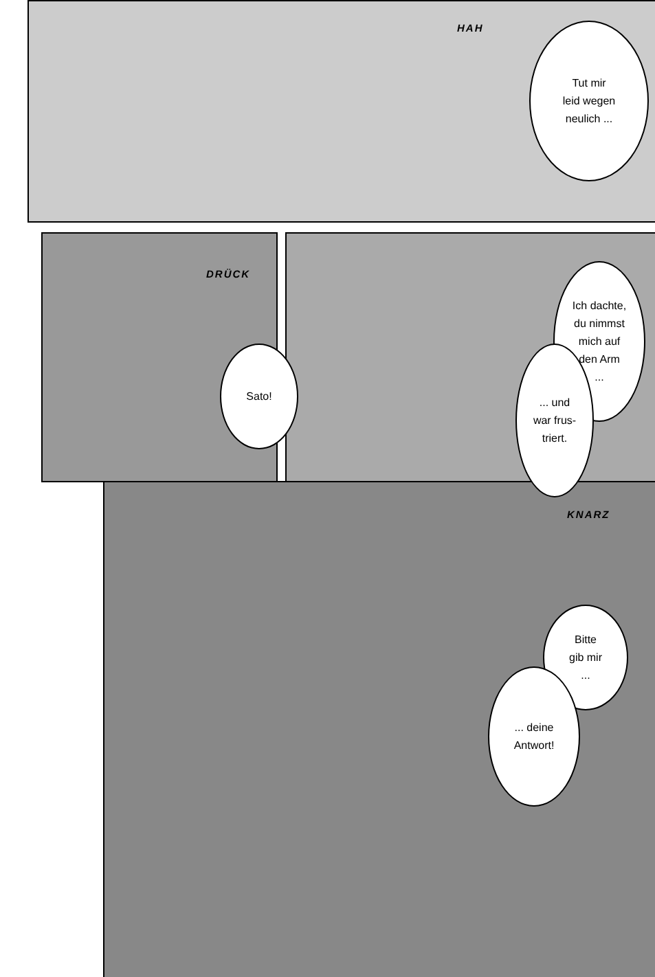HAH
Tut mir
leid wegen
neulich ...
DRÜCK
Sato!
Ich dachte,
du nimmst
mich auf
den Arm
...
... und
war frus-
triert.
KNARZ
Bitte
gib mir
...
... deine
Antwort!